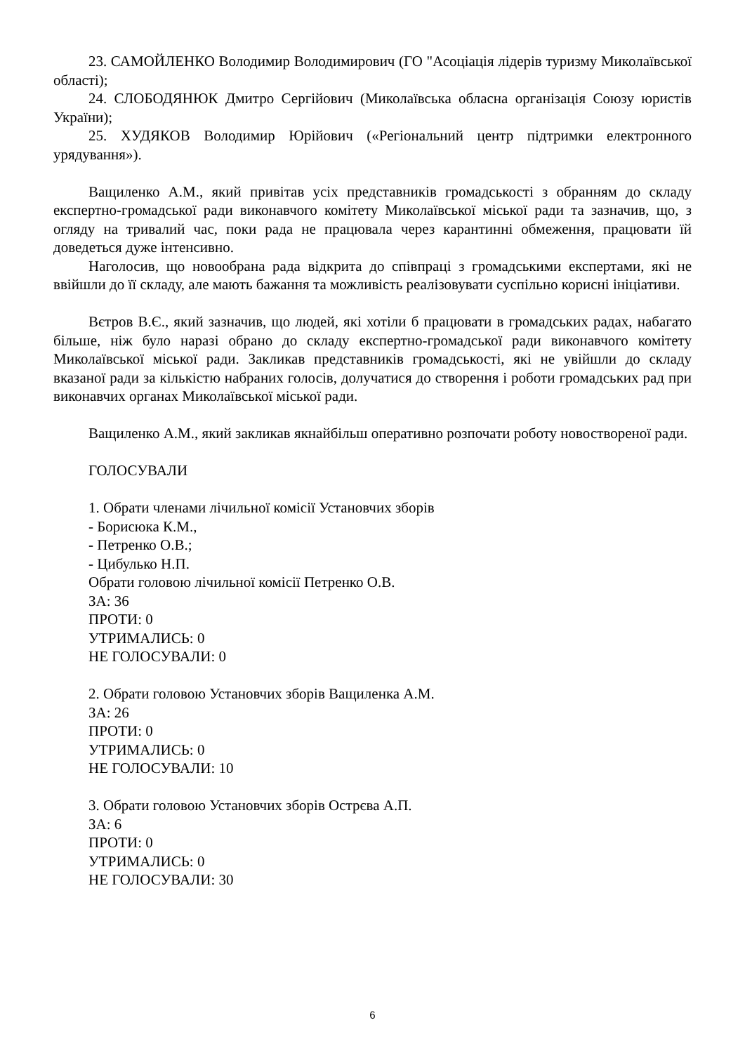23. САМОЙЛЕНКО Володимир Володимирович (ГО "Асоціація лідерів туризму Миколаївської області);
24. СЛОБОДЯНЮК Дмитро Сергійович (Миколаївська обласна організація Союзу юристів України);
25. ХУДЯКОВ Володимир Юрійович («Регіональний центр підтримки електронного урядування»).
Ващиленко А.М., який привітав усіх представників громадськості з обранням до складу експертно-громадської ради виконавчого комітету Миколаївської міської ради та зазначив, що, з огляду на тривалий час, поки рада не працювала через карантинні обмеження, працювати їй доведеться дуже інтенсивно.
Наголосив, що новообрана рада відкрита до співпраці з громадськими експертами, які не ввійшли до її складу, але мають бажання та можливість реалізовувати суспільно корисні ініціативи.
Вєтров В.Є., який зазначив, що людей, які хотіли б працювати в громадських радах, набагато більше, ніж було наразі обрано до складу експертно-громадської ради виконавчого комітету Миколаївської міської ради. Закликав представників громадськості, які не увійшли до складу вказаної ради за кількістю набраних голосів, долучатися до створення і роботи громадських рад при виконавчих органах Миколаївської міської ради.
Ващиленко А.М., який закликав якнайбільш оперативно розпочати роботу новоствореної ради.
ГОЛОСУВАЛИ
1. Обрати членами лічильної комісії Установчих зборів
- Борисюка К.М.,
- Петренко О.В.;
- Цибулько Н.П.
Обрати головою лічильної комісії Петренко О.В.
ЗА: 36
ПРОТИ: 0
УТРИМАЛИСЬ: 0
НЕ ГОЛОСУВАЛИ: 0
2. Обрати головою Установчих зборів Ващиленка А.М.
ЗА: 26
ПРОТИ: 0
УТРИМАЛИСЬ: 0
НЕ ГОЛОСУВАЛИ: 10
3. Обрати головою Установчих зборів Острєва А.П.
ЗА: 6
ПРОТИ: 0
УТРИМАЛИСЬ: 0
НЕ ГОЛОСУВАЛИ: 30
6